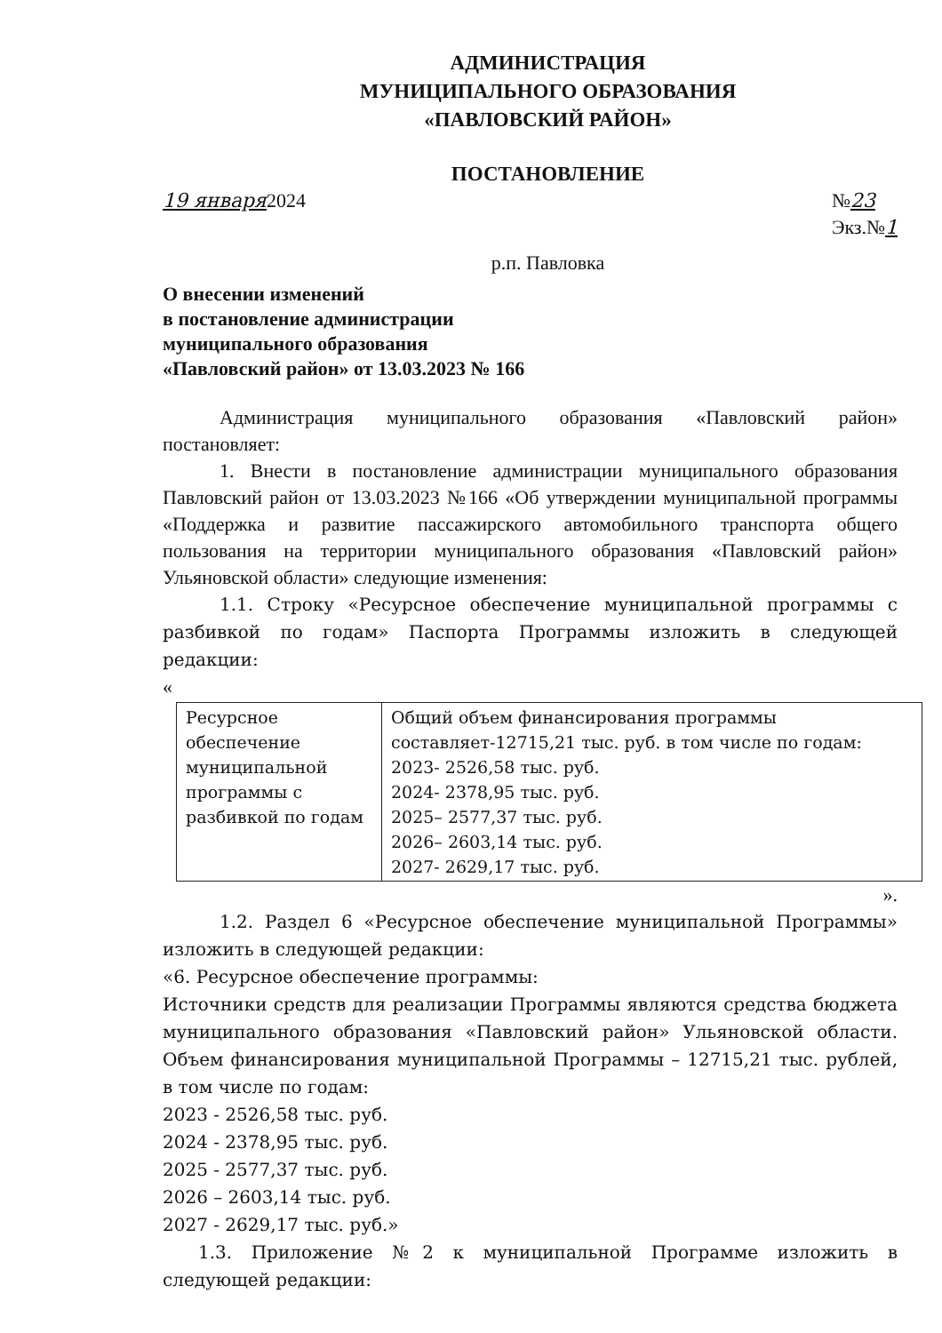АДМИНИСТРАЦИЯ
МУНИЦИПАЛЬНОГО ОБРАЗОВАНИЯ
«ПАВЛОВСКИЙ РАЙОН»
ПОСТАНОВЛЕНИЕ
19 января2024 №23
Экз.№1
р.п. Павловка
О внесении изменений
в постановление администрации
муниципального образования
«Павловский район» от 13.03.2023 № 166
Администрация муниципального образования «Павловский район» постановляет:
1. Внести в постановление администрации муниципального образования Павловский район от 13.03.2023 №166 «Об утверждении муниципальной программы «Поддержка и развитие пассажирского автомобильного транспорта общего пользования на территории муниципального образования «Павловский район» Ульяновской области» следующие изменения:
1.1. Строку «Ресурсное обеспечение муниципальной программы с разбивкой по годам» Паспорта Программы изложить в следующей редакции:
«
| Ресурсное обеспечение муниципальной программы с разбивкой по годам | Общий объем финансирования программы составляет-12715,21 тыс. руб. в том числе по годам: 2023- 2526,58 тыс. руб. 2024- 2378,95 тыс. руб. 2025– 2577,37 тыс. руб. 2026– 2603,14 тыс. руб. 2027- 2629,17 тыс. руб. |
».
1.2. Раздел 6 «Ресурсное обеспечение муниципальной Программы» изложить в следующей редакции:
«6. Ресурсное обеспечение программы:
Источники средств для реализации Программы являются средства бюджета муниципального образования «Павловский район» Ульяновской области. Объем финансирования муниципальной Программы – 12715,21 тыс. рублей, в том числе по годам:
2023 - 2526,58 тыс. руб.
2024 - 2378,95 тыс. руб.
2025 - 2577,37 тыс. руб.
2026 – 2603,14 тыс. руб.
2027 - 2629,17 тыс. руб.»
1.3. Приложение №2 к муниципальной Программе изложить в следующей редакции: